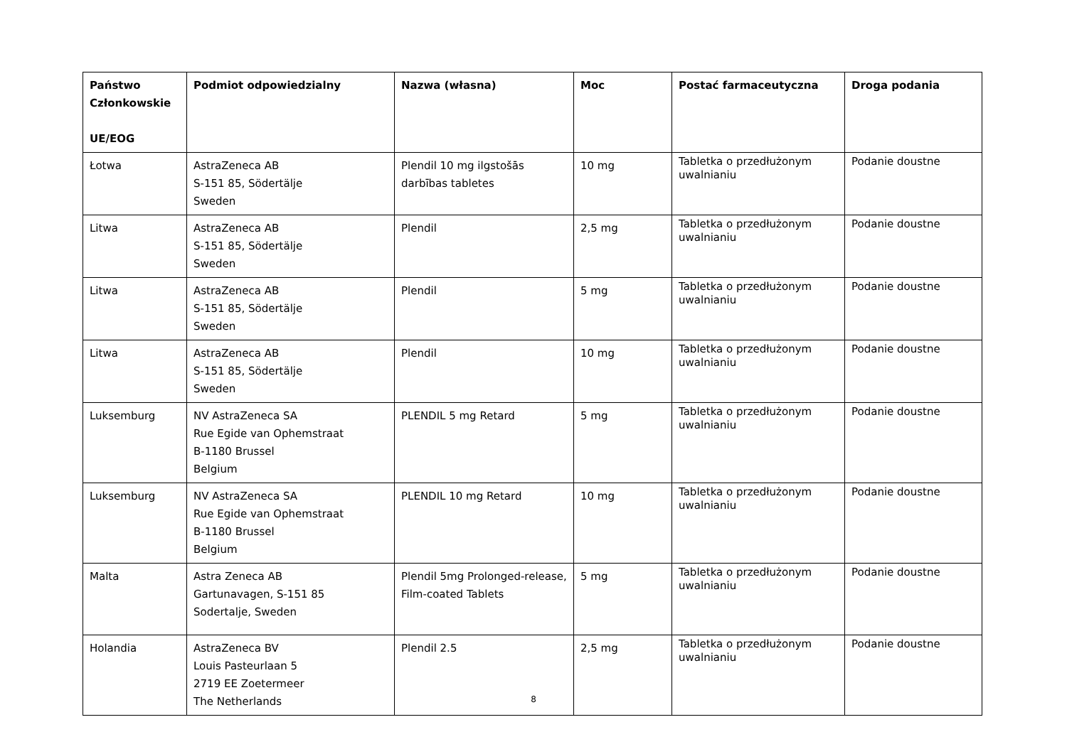| Państwo Członkowskie UE/EOG | Podmiot odpowiedzialny | Nazwa (własna) | Moc | Postać farmaceutyczna | Droga podania |
| --- | --- | --- | --- | --- | --- |
| Łotwa | AstraZeneca AB S-151 85, Södertälje Sweden | Plendil 10 mg ilgstošās darbības tabletes | 10 mg | Tabletka o przedłużonym uwalnianiu | Podanie doustne |
| Litwa | AstraZeneca AB S-151 85, Södertälje Sweden | Plendil | 2,5 mg | Tabletka o przedłużonym uwalnianiu | Podanie doustne |
| Litwa | AstraZeneca AB S-151 85, Södertälje Sweden | Plendil | 5 mg | Tabletka o przedłużonym uwalnianiu | Podanie doustne |
| Litwa | AstraZeneca AB S-151 85, Södertälje Sweden | Plendil | 10 mg | Tabletka o przedłużonym uwalnianiu | Podanie doustne |
| Luksemburg | NV AstraZeneca SA Rue Egide van Ophemstraat B-1180 Brussel Belgium | PLENDIL 5 mg Retard | 5 mg | Tabletka o przedłużonym uwalnianiu | Podanie doustne |
| Luksemburg | NV AstraZeneca SA Rue Egide van Ophemstraat B-1180 Brussel Belgium | PLENDIL 10 mg Retard | 10 mg | Tabletka o przedłużonym uwalnianiu | Podanie doustne |
| Malta | Astra Zeneca AB Gartunavagen, S-151 85 Sodertalje, Sweden | Plendil 5mg Prolonged-release, Film-coated Tablets | 5 mg | Tabletka o przedłużonym uwalnianiu | Podanie doustne |
| Holandia | AstraZeneca BV Louis Pasteurlaan 5 2719 EE Zoetermeer The Netherlands | Plendil 2.5 | 2,5 mg | Tabletka o przedłużonym uwalnianiu | Podanie doustne |
8